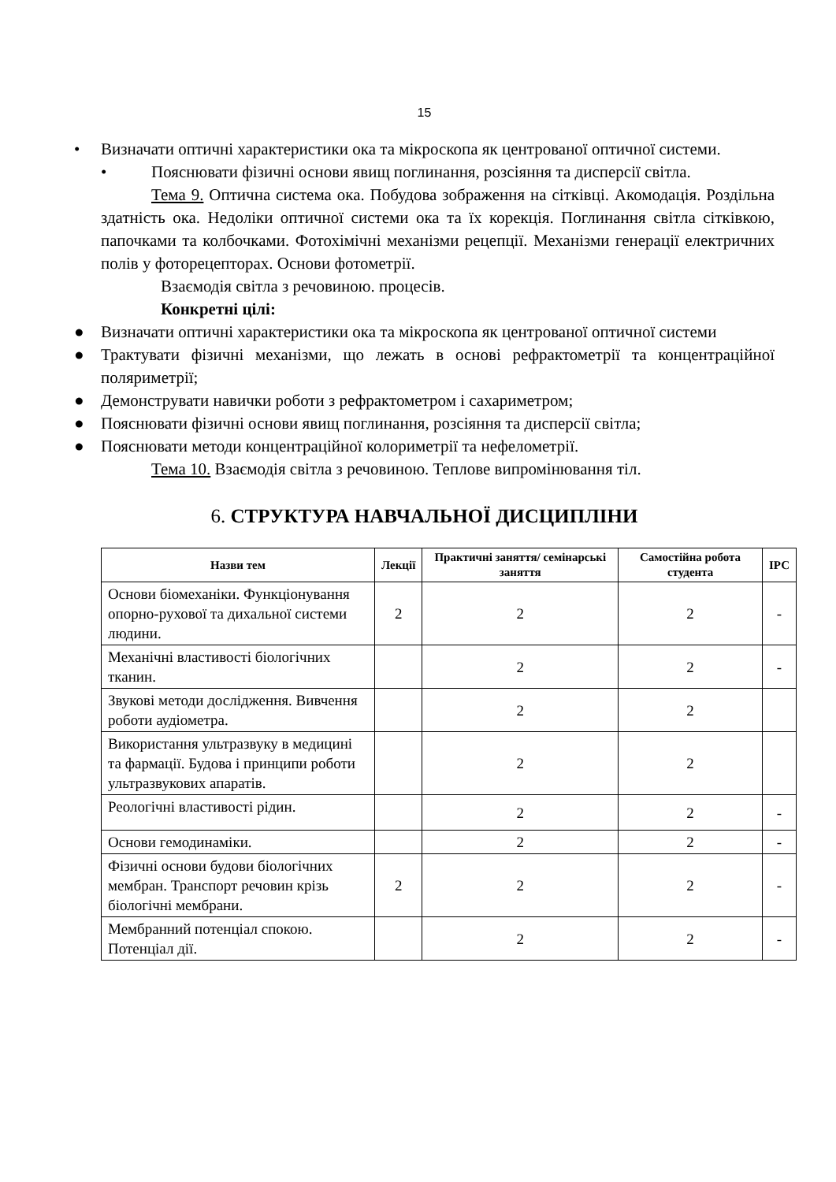15
• Визначати оптичні характеристики ока та мікроскопа як центрованої оптичної системи.
• Пояснювати фізичні основи явищ поглинання, розсіяння та дисперсії світла.
Тема 9. Оптична система ока. Побудова зображення на сітківці. Акомодація. Роздільна здатність ока. Недоліки оптичної системи ока та їх корекція. Поглинання світла сітківкою, папочками та колбочками. Фотохімічні механізми рецепції. Механізми генерації електричних полів у фоторецепторах. Основи фотометрії.
Взаємодія світла з речовиною. процесів.
Конкретні цілі:
● Визначати оптичні характеристики ока та мікроскопа як центрованої оптичної системи
● Трактувати фізичні механізми, що лежать в основі рефрактометрії та концентраційної поляриметрії;
● Демонструвати навички роботи з рефрактометром і сахариметром;
● Пояснювати фізичні основи явищ поглинання, розсіяння та дисперсії світла;
● Пояснювати методи концентраційної колориметрії та нефелометрії.
Тема 10. Взаємодія світла з речовиною. Теплове випромінювання тіл.
6. СТРУКТУРА НАВЧАЛЬНОЇ ДИСЦИПЛІНИ
| Назви тем | Лекції | Практичні заняття/ семінарські заняття | Самостійна робота студента | ІРС |
| --- | --- | --- | --- | --- |
| Основи біомеханіки. Функціонування опорно-рухової та дихальної системи людини. | 2 | 2 | 2 | - |
| Механічні властивості біологічних тканин. | | 2 | 2 | - |
| Звукові методи дослідження. Вивчення роботи аудіометра. | | 2 | 2 | |
| Використання ультразвуку в медицині та фармації. Будова і принципи роботи ультразвукових апаратів. | | 2 | 2 | |
| Реологічні властивості рідин. | | 2 | 2 | - |
| Основи гемодинаміки. | | 2 | 2 | - |
| Фізичні основи будови біологічних мембран. Транспорт речовин крізь біологічні мембрани. | 2 | 2 | 2 | - |
| Мембранний потенціал спокою. Потенціал дії. | | 2 | 2 | - |